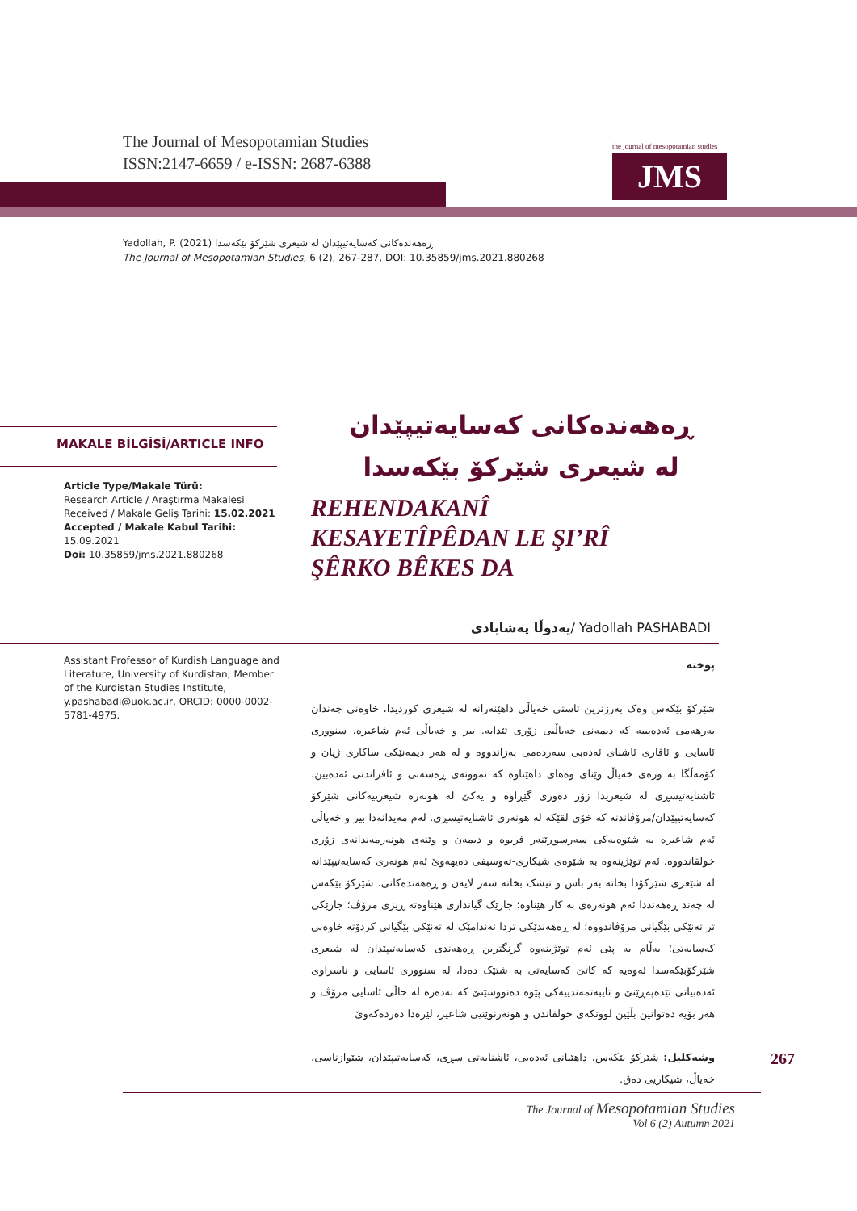The Journal of Mesopotamian Studies
ISSN:2147-6659 / e-ISSN: 2687-6388
the journal of mesopotamian studies
JMS
Yadollah, P. (2021) ڕەهەندەکانی کەسایەتیپێدان لە شیعری شێرکۆ بێکەسدا
The Journal of Mesopotamian Studies, 6 (2), 267-287, DOI: 10.35859/jms.2021.880268
MAKALE BİLGİSİ/ARTICLE INFO
Article Type/Makale Türü:
Research Article / Araştırma Makalesi
Received / Makale Geliş Tarihi: 15.02.2021
Accepted / Makale Kabul Tarihi: 15.09.2021
Doi: 10.35859/jms.2021.880268
ڕەهەندەکانی کەسایەتیپێدان
لە شیعری شێرکۆ بێکەسدا
REHENDAKANÎ
KESAYETÎPÊDAN LE ŞI’RÎ
ŞÊRKO BÊKES DA
یەدوڵا پەشابادی/ Yadollah PASHABADI
Assistant Professor of Kurdish Language and Literature, University of Kurdistan; Member of the Kurdistan Studies Institute, y.pashabadi@uok.ac.ir, ORCID: 0000-0002-5781-4975.
پوختە
شێرکۆ بێکەس وەک بەرزترین ئاستی خەیاڵی داهێنەرانە لە شیعری کوردیدا، خاوەنی چەندان بەرهەمی ئەدەبییە کە دیمەنی خەیاڵیی زۆری تێدایە. بیر و خەیاڵی ئەم شاعیرە، سنووری ئاسایی و ئاقاری ئاشنای ئەدەبی سەردەمی بەزاندووە و لە هەر دیمەنێکی ساکاری ژیان و کۆمەڵگا بە وزەی خەیاڵ وێنای وەهای داهێناوە کە نموونەی ڕەسەنی و ئافراندنی ئەدەبین. ئاشنایەتیسڕی لە شیعریدا زۆر دەوری گێڕاوە و یەکێ لە هونەرە شیعرییەکانی شێرکۆ کەسایەتیپێدان/مرۆڤاندنە کە خۆی لقێکە لە هونەری ئاشنایەتیسڕی. لەم مەیدانەدا بیر و خەیاڵی ئەم شاعیرە بە شێوەیەکی سەرسوڕێنەر فریوە و دیمەن و وێنەی هونەرمەندانەی زۆری خولقاندووە. ئەم توێژینەوە بە شێوەی شیکاری-تەوسیفی دەیهەوێ ئەم هونەری کەسایەتیپێدانە لە شێعری شێرکۆدا بخاتە بەر باس و تیشک بخاتە سەر لایەن و ڕەهەندەکانی. شێرکۆ بێکەس لە چەند ڕەهەنددا ئەم هونەرەی بە کار هێناوە؛ جارێک گیانداری هێناوەتە ڕیزی مرۆڤ؛ جارێکی تر تەنێکی بێگیانی مرۆڤاندووە؛ لە ڕەهەندێکی تردا ئەندامێک لە تەنێکی بێگیانی کردۆتە خاوەنی کەسایەتی؛ بەڵام بە پێی ئەم توێژینەوە گرنگترین ڕەهەندی کەسایەتیپێدان لە شیعری شێرکۆبێکەسدا ئەوەیە کە کاتێ کەسایەتی بە شتێک دەدا، لە سنووری ئاسایی و ناسراوی ئەدەبیاتی تێدەپەڕێنێ و تایبەتمەندییەکی پێوە دەنووسێنێ کە بەدەرە لە حاڵی ئاسایی مرۆڤ و هەر بۆیە دەتوانین بڵێین لووتکەی خولقاندن و هونەرنوێنیی شاعیر، لێرەدا دەردەکەوێ
وشەکلیل: شێرکۆ بێکەس، داهێنانی ئەدەبی، ئاشنایەتی سڕی، کەسایەتیپێدان، شێوازناسی، خەیاڵ، شیکاریی دەق.
267
The Journal of Mesopotamian Studies
Vol 6 (2) Autumn 2021